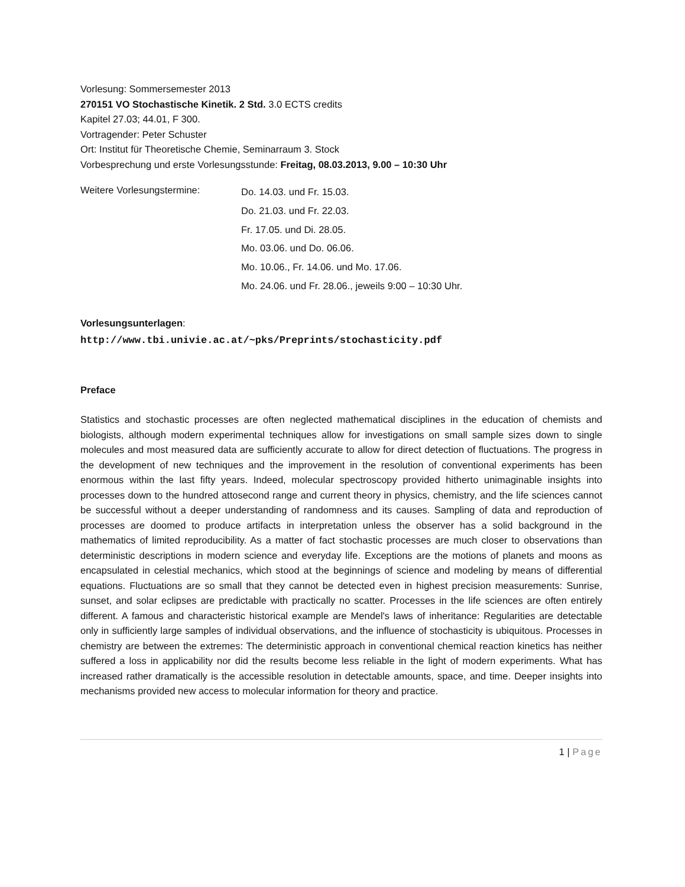Vorlesung: Sommersemester 2013
270151 VO Stochastische Kinetik. 2 Std. 3.0 ECTS credits
Kapitel 27.03; 44.01, F 300.
Vortragender: Peter Schuster
Ort: Institut für Theoretische Chemie, Seminarraum 3. Stock
Vorbesprechung und erste Vorlesungsstunde: Freitag, 08.03.2013, 9.00 – 10:30 Uhr
Weitere Vorlesungstermine:
Do. 14.03. und Fr. 15.03.
Do. 21.03. und Fr. 22.03.
Fr. 17.05. und Di. 28.05.
Mo. 03.06. und Do. 06.06.
Mo. 10.06., Fr. 14.06. und Mo. 17.06.
Mo. 24.06. und Fr. 28.06., jeweils 9:00 – 10:30 Uhr.
Vorlesungsunterlagen:
http://www.tbi.univie.ac.at/~pks/Preprints/stochasticity.pdf
Preface
Statistics and stochastic processes are often neglected mathematical disciplines in the education of chemists and biologists, although modern experimental techniques allow for investigations on small sample sizes down to single molecules and most measured data are sufficiently accurate to allow for direct detection of fluctuations. The progress in the development of new techniques and the improvement in the resolution of conventional experiments has been enormous within the last fifty years. Indeed, molecular spectroscopy provided hitherto unimaginable insights into processes down to the hundred attosecond range and current theory in physics, chemistry, and the life sciences cannot be successful without a deeper understanding of randomness and its causes. Sampling of data and reproduction of processes are doomed to produce artifacts in interpretation unless the observer has a solid background in the mathematics of limited reproducibility. As a matter of fact stochastic processes are much closer to observations than deterministic descriptions in modern science and everyday life. Exceptions are the motions of planets and moons as encapsulated in celestial mechanics, which stood at the beginnings of science and modeling by means of differential equations. Fluctuations are so small that they cannot be detected even in highest precision measurements: Sunrise, sunset, and solar eclipses are predictable with practically no scatter. Processes in the life sciences are often entirely different. A famous and characteristic historical example are Mendel's laws of inheritance: Regularities are detectable only in sufficiently large samples of individual observations, and the influence of stochasticity is ubiquitous. Processes in chemistry are between the extremes: The deterministic approach in conventional chemical reaction kinetics has neither suffered a loss in applicability nor did the results become less reliable in the light of modern experiments. What has increased rather dramatically is the accessible resolution in detectable amounts, space, and time. Deeper insights into mechanisms provided new access to molecular information for theory and practice.
1 | Page